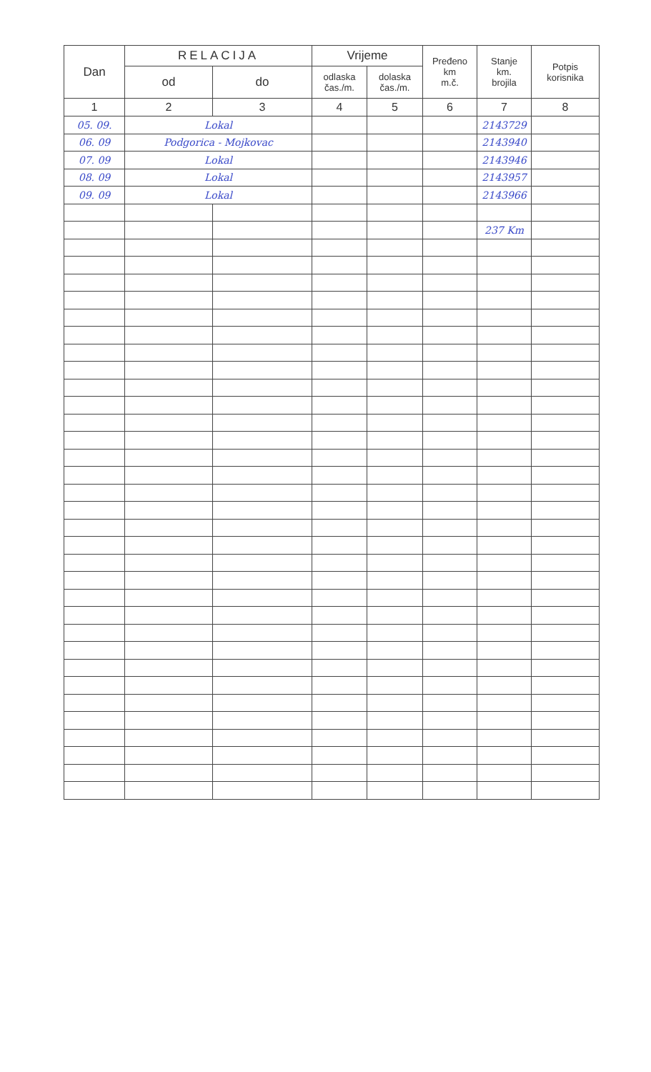| Dan | RELACIJA | | Vrijeme | | Pređeno km m.č. | Stanje km. brojila | Potpis korisnika |
| --- | --- | --- | --- | --- | --- | --- | --- |
| | od | do | odlaska čas./m. | dolaska čas./m. | | | |
| 1 | 2 | 3 | 4 | 5 | 6 | 7 | 8 |
| 05. 09. | Lokal | | | | | 2143729 | |
| 06. 09 | Podgorica - Mojkovac | | | | | 2143940 | |
| 07. 09 | Lokal | | | | | 2143946 | |
| 08. 09 | Lokal | | | | | 2143957 | |
| 09. 09 | Lokal | | | | | 2143966 | |
| | | | | | | 237 Km | |